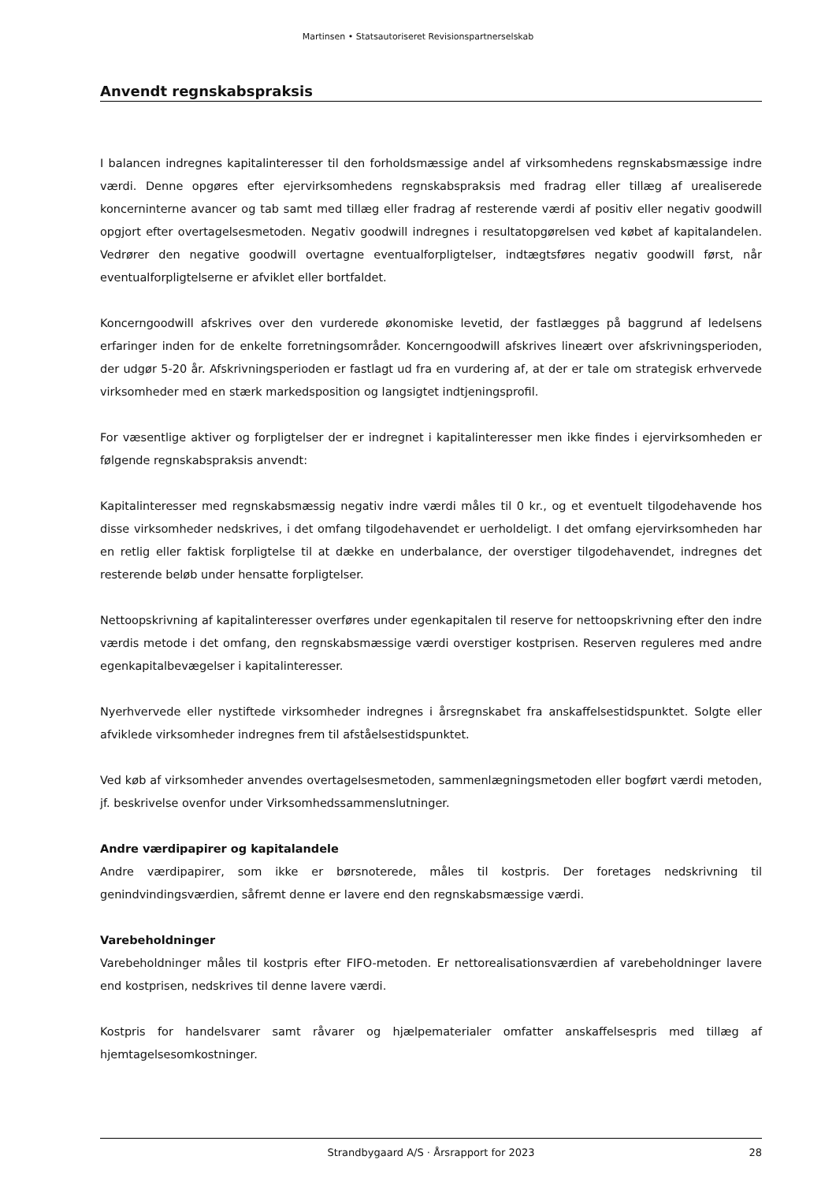Martinsen • Statsautoriseret Revisionspartnerselskab
Anvendt regnskabspraksis
I balancen indregnes kapitalinteresser til den forholdsmæssige andel af virksomhedens regnskabsmæssige indre værdi. Denne opgøres efter ejervirksomhedens regnskabspraksis med fradrag eller tillæg af urealiserede koncerninterne avancer og tab samt med tillæg eller fradrag af resterende værdi af positiv eller negativ goodwill opgjort efter overtagelsesmetoden. Negativ goodwill indregnes i resultatopgørelsen ved købet af kapitalandelen. Vedrører den negative goodwill overtagne eventualforpligtelser, indtægtsføres negativ goodwill først, når eventualforpligtelserne er afviklet eller bortfaldet.
Koncerngoodwill afskrives over den vurderede økonomiske levetid, der fastlægges på baggrund af ledelsens erfaringer inden for de enkelte forretningsområder. Koncerngoodwill afskrives lineært over afskrivningsperioden, der udgør 5-20 år. Afskrivningsperioden er fastlagt ud fra en vurdering af, at der er tale om strategisk erhvervede virksomheder med en stærk markedsposition og langsigtet indtjeningsprofil.
For væsentlige aktiver og forpligtelser der er indregnet i kapitalinteresser men ikke findes i ejervirksomheden er følgende regnskabspraksis anvendt:
Kapitalinteresser med regnskabsmæssig negativ indre værdi måles til 0 kr., og et eventuelt tilgodehavende hos disse virksomheder nedskrives, i det omfang tilgodehavendet er uerholdeligt. I det omfang ejervirksomheden har en retlig eller faktisk forpligtelse til at dække en underbalance, der overstiger tilgodehavendet, indregnes det resterende beløb under hensatte forpligtelser.
Nettoopskrivning af kapitalinteresser overføres under egenkapitalen til reserve for nettoopskrivning efter den indre værdis metode i det omfang, den regnskabsmæssige værdi overstiger kostprisen. Reserven reguleres med andre egenkapitalbevægelser i kapitalinteresser.
Nyerhvervede eller nystiftede virksomheder indregnes i årsregnskabet fra anskaffelsestidspunktet. Solgte eller afviklede virksomheder indregnes frem til afståelsestidspunktet.
Ved køb af virksomheder anvendes overtagelsesmetoden, sammenlægningsmetoden eller bogført værdi metoden, jf. beskrivelse ovenfor under Virksomhedssammenslutninger.
Andre værdipapirer og kapitalandele
Andre værdipapirer, som ikke er børsnoterede, måles til kostpris. Der foretages nedskrivning til genindvindingsværdien, såfremt denne er lavere end den regnskabsmæssige værdi.
Varebeholdninger
Varebeholdninger måles til kostpris efter FIFO-metoden. Er nettorealisationsværdien af varebeholdninger lavere end kostprisen, nedskrives til denne lavere værdi.
Kostpris for handelsvarer samt råvarer og hjælpematerialer omfatter anskaffelsespris med tillæg af hjemtagelsesomkostninger.
Strandbygaard A/S · Årsrapport for 2023
28